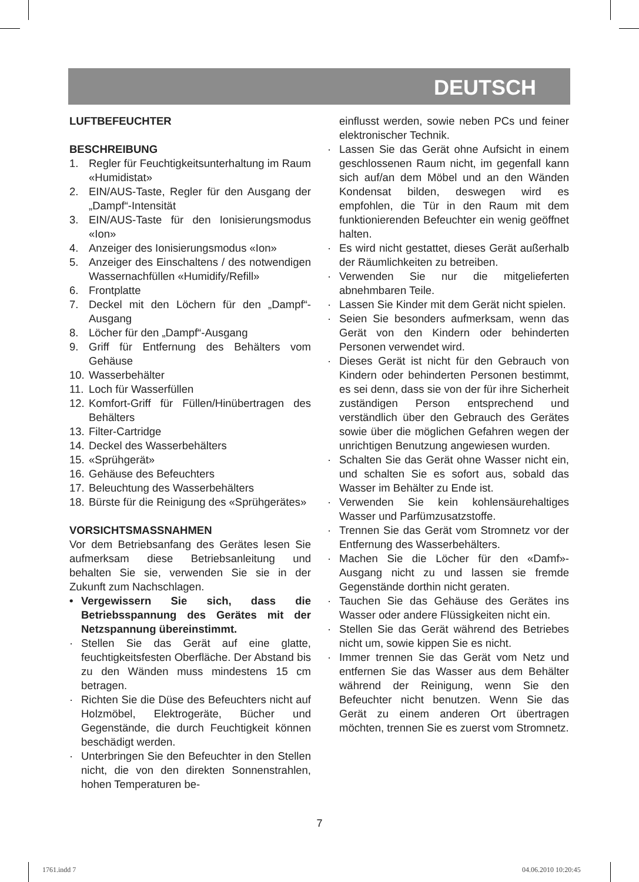DEUTSCH
LUFTBEFEUCHTER
BESCHREIBUNG
1. Regler für Feuchtigkeitsunterhaltung im Raum «Humidistat»
2. EIN/AUS-Taste, Regler für den Ausgang der „Dampf“-Intensität
3. EIN/AUS-Taste für den Ionisierungsmodus «Ion»
4. Anzeiger des Ionisierungsmodus «Ion»
5. Anzeiger des Einschaltens / des notwendigen Wassernachfüllen «Humidify/Refill»
6. Frontplatte
7. Deckel mit den Löchern für den „Dampf“-Ausgang
8. Löcher für den „Dampf“-Ausgang
9. Griff für Entfernung des Behälters vom Gehäuse
10. Wasserbehälter
11. Loch für Wasserfüllen
12. Komfort-Griff für Füllen/Hinübertragen des Behälters
13. Filter-Cartridge
14. Deckel des Wasserbehälters
15. «Sprühgerät»
16. Gehäuse des Befeuchters
17. Beleuchtung des Wasserbehälters
18. Bürste für die Reinigung des «Sprühgerätes»
VORSICHTSMASSNAHMEN
Vor dem Betriebsanfang des Gerätes lesen Sie aufmerksam diese Betriebsanleitung und behalten Sie sie, verwenden Sie sie in der Zukunft zum Nachschlagen.
• Vergewissern Sie sich, dass die Betriebsspannung des Gerätes mit der Netzspannung übereinstimmt.
· Stellen Sie das Gerät auf eine glatte, feuchtigkeitsfesten Oberfläche. Der Abstand bis zu den Wänden muss mindestens 15 cm betragen.
· Richten Sie die Düse des Befeuchters nicht auf Holzmöbel, Elektrogeräte, Bücher und Gegenstände, die durch Feuchtigkeit können beschädigt werden.
· Unterbringen Sie den Befeuchter in den Stellen nicht, die von den direkten Sonnenstrahlen, hohen Temperaturen be-
einflusst werden, sowie neben PCs und feiner elektronischer Technik.
· Lassen Sie das Gerät ohne Aufsicht in einem geschlossenen Raum nicht, im gegenfall kann sich auf/an dem Möbel und an den Wänden Kondensat bilden, deswegen wird es empfohlen, die Tür in den Raum mit dem funktionierenden Befeuchter ein wenig geöffnet halten.
· Es wird nicht gestattet, dieses Gerät außerhalb der Räumlichkeiten zu betreiben.
· Verwenden Sie nur die mitgelieferten abnehmbaren Teile.
· Lassen Sie Kinder mit dem Gerät nicht spielen.
· Seien Sie besonders aufmerksam, wenn das Gerät von den Kindern oder behinderten Personen verwendet wird.
· Dieses Gerät ist nicht für den Gebrauch von Kindern oder behinderten Personen bestimmt, es sei denn, dass sie von der für ihre Sicherheit zuständigen Person entsprechend und verständlich über den Gebrauch des Gerätes sowie über die möglichen Gefahren wegen der unrichtigen Benutzung angewiesen wurden.
· Schalten Sie das Gerät ohne Wasser nicht ein, und schalten Sie es sofort aus, sobald das Wasser im Behälter zu Ende ist.
· Verwenden Sie kein kohlensäurehaltiges Wasser und Parfümzusatzstoffe.
· Trennen Sie das Gerät vom Stromnetz vor der Entfernung des Wasserbehälters.
· Machen Sie die Löcher für den «Damf»-Ausgang nicht zu und lassen sie fremde Gegenstände dorthin nicht geraten.
· Tauchen Sie das Gehäuse des Gerätes ins Wasser oder andere Flüssigkeiten nicht ein.
· Stellen Sie das Gerät während des Betriebes nicht um, sowie kippen Sie es nicht.
· Immer trennen Sie das Gerät vom Netz und entfernen Sie das Wasser aus dem Behälter während der Reinigung, wenn Sie den Befeuchter nicht benutzen. Wenn Sie das Gerät zu einem anderen Ort übertragen möchten, trennen Sie es zuerst vom Stromnetz.
7
1761.indd 7 04.06.2010 10:20:45